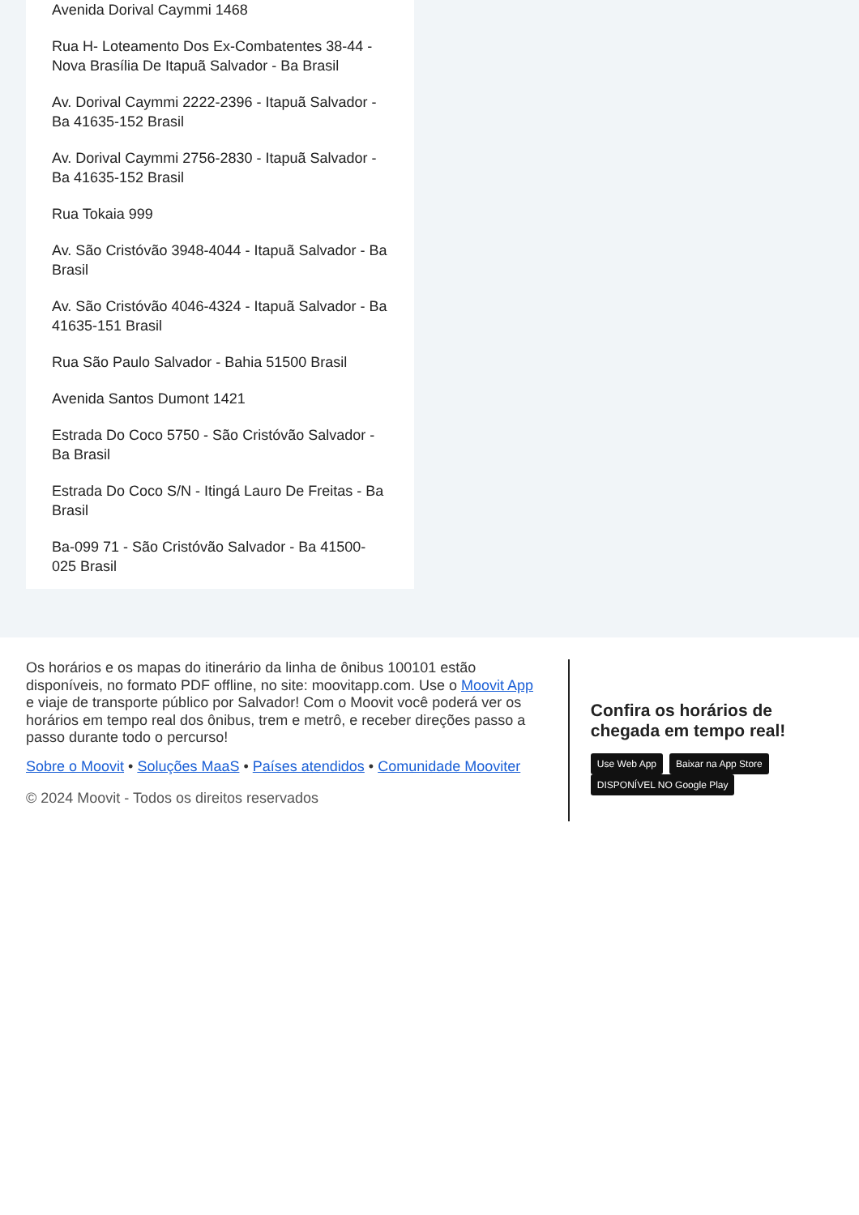Avenida Dorival Caymmi 1468
Rua H- Loteamento Dos Ex-Combatentes 38-44 - Nova Brasília De Itapuã Salvador - Ba Brasil
Av. Dorival Caymmi 2222-2396 - Itapuã Salvador - Ba 41635-152 Brasil
Av. Dorival Caymmi 2756-2830 - Itapuã Salvador - Ba 41635-152 Brasil
Rua Tokaia 999
Av. São Cristóvão 3948-4044 - Itapuã Salvador - Ba Brasil
Av. São Cristóvão 4046-4324 - Itapuã Salvador - Ba 41635-151 Brasil
Rua São Paulo Salvador - Bahia 51500 Brasil
Avenida Santos Dumont 1421
Estrada Do Coco 5750 - São Cristóvão Salvador - Ba Brasil
Estrada Do Coco S/N - Itingá Lauro De Freitas - Ba Brasil
Ba-099 71 - São Cristóvão Salvador - Ba 41500-025 Brasil
Os horários e os mapas do itinerário da linha de ônibus 100101 estão disponíveis, no formato PDF offline, no site: moovitapp.com. Use o Moovit App e viaje de transporte público por Salvador! Com o Moovit você poderá ver os horários em tempo real dos ônibus, trem e metrô, e receber direções passo a passo durante todo o percurso!
Sobre o Moovit • Soluções MaaS • Países atendidos • Comunidade Mooviter
© 2024 Moovit - Todos os direitos reservados
Confira os horários de chegada em tempo real!
Use Web App Baixar na App Store DISPONÍVEL NO Google Play